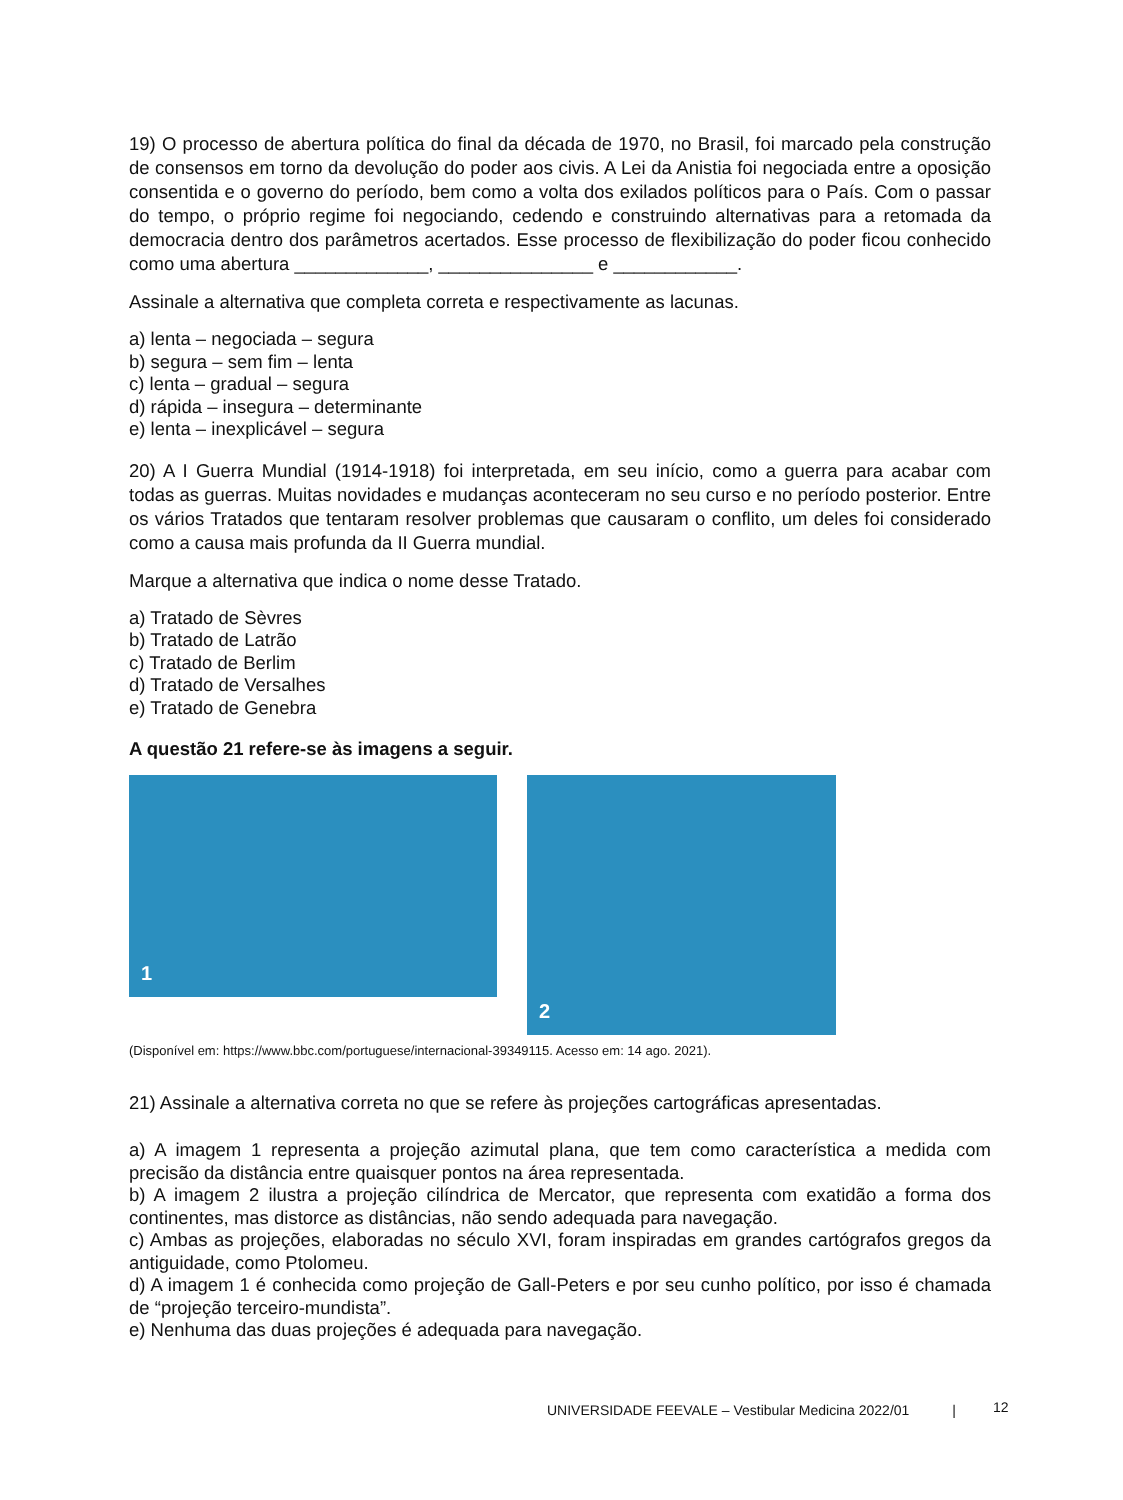19) O processo de abertura política do final da década de 1970, no Brasil, foi marcado pela construção de consensos em torno da devolução do poder aos civis. A Lei da Anistia foi negociada entre a oposição consentida e o governo do período, bem como a volta dos exilados políticos para o País. Com o passar do tempo, o próprio regime foi negociando, cedendo e construindo alternativas para a retomada da democracia dentro dos parâmetros acertados. Esse processo de flexibilização do poder ficou conhecido como uma abertura _____________, _______________ e ____________.
Assinale a alternativa que completa correta e respectivamente as lacunas.
a) lenta – negociada – segura
b) segura – sem fim – lenta
c) lenta – gradual – segura
d) rápida – insegura – determinante
e) lenta – inexplicável – segura
20) A I Guerra Mundial (1914-1918) foi interpretada, em seu início, como a guerra para acabar com todas as guerras. Muitas novidades e mudanças aconteceram no seu curso e no período posterior. Entre os vários Tratados que tentaram resolver problemas que causaram o conflito, um deles foi considerado como a causa mais profunda da II Guerra mundial.
Marque a alternativa que indica o nome desse Tratado.
a) Tratado de Sèvres
b) Tratado de Latrão
c) Tratado de Berlim
d) Tratado de Versalhes
e) Tratado de Genebra
A questão 21 refere-se às imagens a seguir.
1
2
(Disponível em: https://www.bbc.com/portuguese/internacional-39349115. Acesso em: 14 ago. 2021).
21) Assinale a alternativa correta no que se refere às projeções cartográficas apresentadas.
a) A imagem 1 representa a projeção azimutal plana, que tem como característica a medida com precisão da distância entre quaisquer pontos na área representada.
b) A imagem 2 ilustra a projeção cilíndrica de Mercator, que representa com exatidão a forma dos continentes, mas distorce as distâncias, não sendo adequada para navegação.
c) Ambas as projeções, elaboradas no século XVI, foram inspiradas em grandes cartógrafos gregos da antiguidade, como Ptolomeu.
d) A imagem 1 é conhecida como projeção de Gall-Peters e por seu cunho político, por isso é chamada de “projeção terceiro-mundista”.
e) Nenhuma das duas projeções é adequada para navegação.
UNIVERSIDADE FEEVALE – Vestibular Medicina 2022/01 |
12